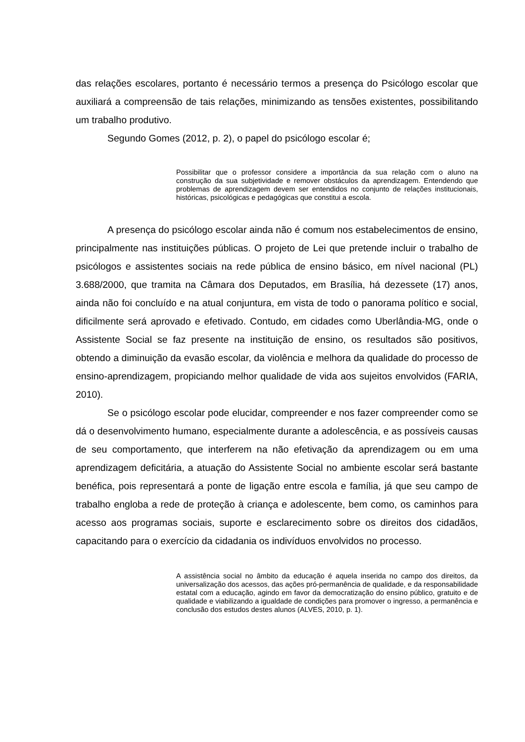das relações escolares, portanto é necessário termos a presença do Psicólogo escolar que auxiliará a compreensão de tais relações, minimizando as tensões existentes, possibilitando um trabalho produtivo.
Segundo Gomes (2012, p. 2), o papel do psicólogo escolar é;
Possibilitar que o professor considere a importância da sua relação com o aluno na construção da sua subjetividade e remover obstáculos da aprendizagem. Entendendo que problemas de aprendizagem devem ser entendidos no conjunto de relações institucionais, históricas, psicológicas e pedagógicas que constitui a escola.
A presença do psicólogo escolar ainda não é comum nos estabelecimentos de ensino, principalmente nas instituições públicas. O projeto de Lei que pretende incluir o trabalho de psicólogos e assistentes sociais na rede pública de ensino básico, em nível nacional (PL) 3.688/2000, que tramita na Câmara dos Deputados, em Brasília, há dezessete (17) anos, ainda não foi concluído e na atual conjuntura, em vista de todo o panorama político e social, dificilmente será aprovado e efetivado. Contudo, em cidades como Uberlândia-MG, onde o Assistente Social se faz presente na instituição de ensino, os resultados são positivos, obtendo a diminuição da evasão escolar, da violência e melhora da qualidade do processo de ensino-aprendizagem, propiciando melhor qualidade de vida aos sujeitos envolvidos (FARIA, 2010).
Se o psicólogo escolar pode elucidar, compreender e nos fazer compreender como se dá o desenvolvimento humano, especialmente durante a adolescência, e as possíveis causas de seu comportamento, que interferem na não efetivação da aprendizagem ou em uma aprendizagem deficitária, a atuação do Assistente Social no ambiente escolar será bastante benéfica, pois representará a ponte de ligação entre escola e família, já que seu campo de trabalho engloba a rede de proteção à criança e adolescente, bem como, os caminhos para acesso aos programas sociais, suporte e esclarecimento sobre os direitos dos cidadãos, capacitando para o exercício da cidadania os indivíduos envolvidos no processo.
A assistência social no âmbito da educação é aquela inserida no campo dos direitos, da universalização dos acessos, das ações pró-permanência de qualidade, e da responsabilidade estatal com a educação, agindo em favor da democratização do ensino público, gratuito e de qualidade e viabilizando a igualdade de condições para promover o ingresso, a permanência e conclusão dos estudos destes alunos (ALVES, 2010, p. 1).